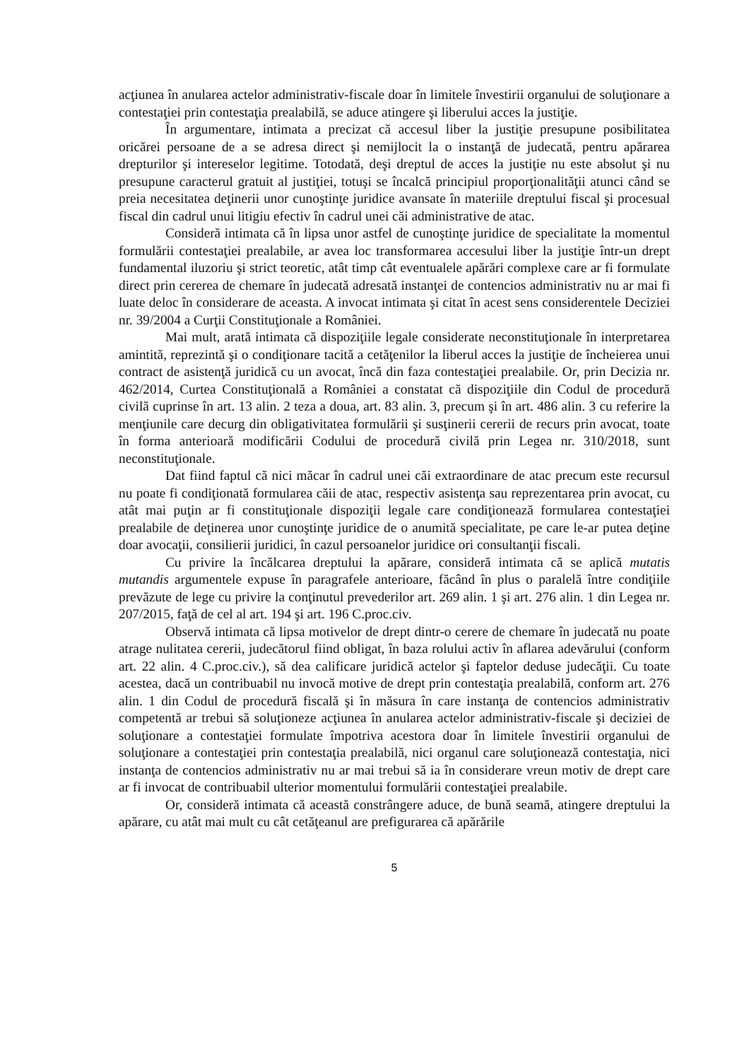acţiunea în anularea actelor administrativ-fiscale doar în limitele învestirii organului de soluţionare a contestaţiei prin contestaţia prealabilă, se aduce atingere şi liberului acces la justiţie.
În argumentare, intimata a precizat că accesul liber la justiţie presupune posibilitatea oricărei persoane de a se adresa direct şi nemijlocit la o instanţă de judecată, pentru apărarea drepturilor şi intereselor legitime. Totodată, deşi dreptul de acces la justiţie nu este absolut şi nu presupune caracterul gratuit al justiţiei, totuşi se încalcă principiul proporţionalităţii atunci când se preia necesitatea deţinerii unor cunoştinţe juridice avansate în materiile dreptului fiscal şi procesual fiscal din cadrul unui litigiu efectiv în cadrul unei căi administrative de atac.
Consideră intimata că în lipsa unor astfel de cunoştinţe juridice de specialitate la momentul formulării contestaţiei prealabile, ar avea loc transformarea accesului liber la justiţie într-un drept fundamental iluzoriu şi strict teoretic, atât timp cât eventualele apărări complexe care ar fi formulate direct prin cererea de chemare în judecată adresată instanţei de contencios administrativ nu ar mai fi luate deloc în considerare de aceasta. A invocat intimata şi citat în acest sens considerentele Deciziei nr. 39/2004 a Curţii Constituţionale a României.
Mai mult, arată intimata că dispoziţiile legale considerate neconstituţionale în interpretarea amintită, reprezintă şi o condiţionare tacită a cetăţenilor la liberul acces la justiţie de încheierea unui contract de asistenţă juridică cu un avocat, încă din faza contestaţiei prealabile. Or, prin Decizia nr. 462/2014, Curtea Constituţională a României a constatat că dispoziţiile din Codul de procedură civilă cuprinse în art. 13 alin. 2 teza a doua, art. 83 alin. 3, precum şi în art. 486 alin. 3 cu referire la menţiunile care decurg din obligativitatea formulării şi susţinerii cererii de recurs prin avocat, toate în forma anterioară modificării Codului de procedură civilă prin Legea nr. 310/2018, sunt neconstituţionale.
Dat fiind faptul că nici măcar în cadrul unei căi extraordinare de atac precum este recursul nu poate fi condiţionată formularea căii de atac, respectiv asistenţa sau reprezentarea prin avocat, cu atât mai puţin ar fi constituţionale dispoziţii legale care condiţionează formularea contestaţiei prealabile de deţinerea unor cunoştinţe juridice de o anumită specialitate, pe care le-ar putea deţine doar avocaţii, consilierii juridici, în cazul persoanelor juridice ori consultanţii fiscali.
Cu privire la încălcarea dreptului la apărare, consideră intimata că se aplică mutatis mutandis argumentele expuse în paragrafele anterioare, făcând în plus o paralelă între condiţiile prevăzute de lege cu privire la conţinutul prevederilor art. 269 alin. 1 şi art. 276 alin. 1 din Legea nr. 207/2015, faţă de cel al art. 194 şi art. 196 C.proc.civ.
Observă intimata că lipsa motivelor de drept dintr-o cerere de chemare în judecată nu poate atrage nulitatea cererii, judecătorul fiind obligat, în baza rolului activ în aflarea adevărului (conform art. 22 alin. 4 C.proc.civ.), să dea calificare juridică actelor şi faptelor deduse judecăţii. Cu toate acestea, dacă un contribuabil nu invocă motive de drept prin contestaţia prealabilă, conform art. 276 alin. 1 din Codul de procedură fiscală şi în măsura în care instanţa de contencios administrativ competentă ar trebui să soluţioneze acţiunea în anularea actelor administrativ-fiscale şi deciziei de soluţionare a contestaţiei formulate împotriva acestora doar în limitele învestirii organului de soluţionare a contestaţiei prin contestaţia prealabilă, nici organul care soluţionează contestaţia, nici instanţa de contencios administrativ nu ar mai trebui să ia în considerare vreun motiv de drept care ar fi invocat de contribuabil ulterior momentului formulării contestaţiei prealabile.
Or, consideră intimata că această constrângere aduce, de bună seamă, atingere dreptului la apărare, cu atât mai mult cu cât cetăţeanul are prefigurarea că apărările
5